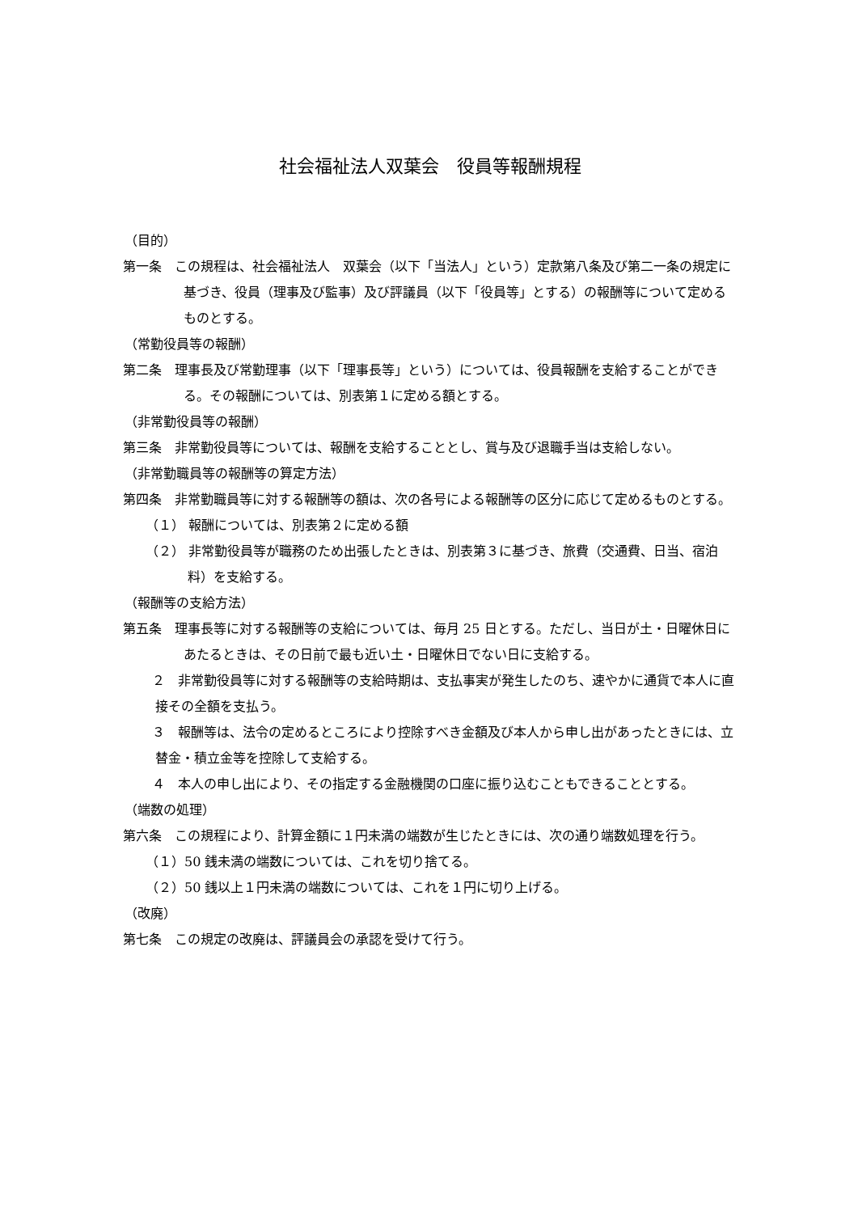社会福祉法人双葉会　役員等報酬規程
（目的）
第一条　この規程は、社会福祉法人　双葉会（以下「当法人」という）定款第八条及び第二一条の規定に基づき、役員（理事及び監事）及び評議員（以下「役員等」とする）の報酬等について定めるものとする。
（常勤役員等の報酬）
第二条　理事長及び常勤理事（以下「理事長等」という）については、役員報酬を支給することができる。その報酬については、別表第１に定める額とする。
（非常勤役員等の報酬）
第三条　非常勤役員等については、報酬を支給することとし、賞与及び退職手当は支給しない。
（非常勤職員等の報酬等の算定方法）
第四条　非常勤職員等に対する報酬等の額は、次の各号による報酬等の区分に応じて定めるものとする。
（１） 報酬については、別表第２に定める額
（２） 非常勤役員等が職務のため出張したときは、別表第３に基づき、旅費（交通費、日当、宿泊料）を支給する。
（報酬等の支給方法）
第五条　理事長等に対する報酬等の支給については、毎月 25 日とする。ただし、当日が土・日曜休日にあたるときは、その日前で最も近い土・日曜休日でない日に支給する。
　２　非常勤役員等に対する報酬等の支給時期は、支払事実が発生したのち、速やかに通貨で本人に直接その全額を支払う。
　３　報酬等は、法令の定めるところにより控除すべき金額及び本人から申し出があったときには、立替金・積立金等を控除して支給する。
　４　本人の申し出により、その指定する金融機関の口座に振り込むこともできることとする。
（端数の処理）
第六条　この規程により、計算金額に１円未満の端数が生じたときには、次の通り端数処理を行う。
（１）50 銭未満の端数については、これを切り捨てる。
（２）50 銭以上１円未満の端数については、これを１円に切り上げる。
（改廃）
第七条　この規定の改廃は、評議員会の承認を受けて行う。